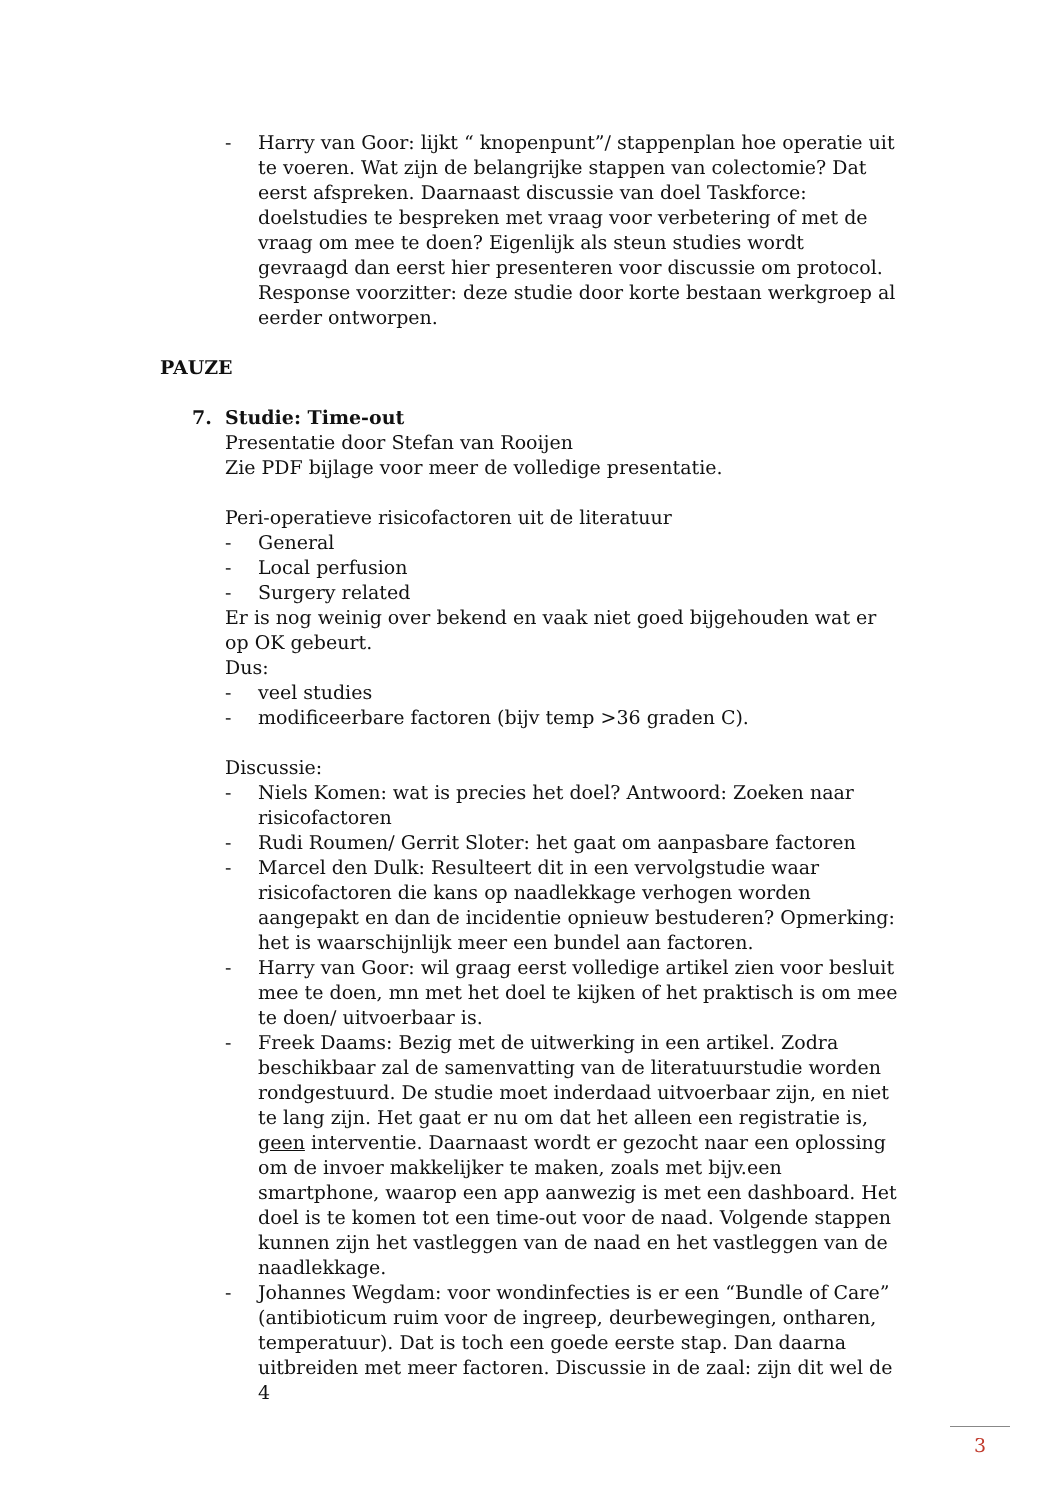- Harry van Goor: lijkt “ knopenpunt”/ stappenplan hoe operatie uit te voeren. Wat zijn de belangrijke stappen van colectomie? Dat eerst afspreken. Daarnaast discussie van doel Taskforce: doelstudies te bespreken met vraag voor verbetering of met de vraag om mee te doen? Eigenlijk als steun studies wordt gevraagd dan eerst hier presenteren voor discussie om protocol. Response voorzitter: deze studie door korte bestaan werkgroep al eerder ontworpen.
PAUZE
7. Studie: Time-out
Presentatie door Stefan van Rooijen
Zie PDF bijlage voor meer de volledige presentatie.
Peri-operatieve risicofactoren uit de literatuur
- General
- Local perfusion
- Surgery related
Er is nog weinig over bekend en vaak niet goed bijgehouden wat er op OK gebeurt.
Dus:
- veel studies
- modificeerbare factoren (bijv temp >36 graden C).
Discussie:
- Niels Komen: wat is precies het doel? Antwoord: Zoeken naar risicofactoren
- Rudi Roumen/ Gerrit Sloter: het gaat om aanpasbare factoren
- Marcel den Dulk: Resulteert dit in een vervolgstudie waar risicofactoren die kans op naadlekkage verhogen worden aangepakt en dan de incidentie opnieuw bestuderen? Opmerking: het is waarschijnlijk meer een bundel aan factoren.
- Harry van Goor: wil graag eerst volledige artikel zien voor besluit mee te doen, mn met het doel te kijken of het praktisch is om mee te doen/ uitvoerbaar is.
- Freek Daams: Bezig met de uitwerking in een artikel. Zodra beschikbaar zal de samenvatting van de literatuurstudie worden rondgestuurd. De studie moet inderdaad uitvoerbaar zijn, en niet te lang zijn. Het gaat er nu om dat het alleen een registratie is, geen interventie. Daarnaast wordt er gezocht naar een oplossing om de invoer makkelijker te maken, zoals met bijv.een smartphone, waarop een app aanwezig is met een dashboard. Het doel is te komen tot een time-out voor de naad. Volgende stappen kunnen zijn het vastleggen van de naad en het vastleggen van de naadlekkage.
- Johannes Wegdam: voor wondinfecties is er een “Bundle of Care” (antibioticum ruim voor de ingreep, deurbewegingen, ontharen, temperatuur). Dat is toch een goede eerste stap. Dan daarna uitbreiden met meer factoren. Discussie in de zaal: zijn dit wel de 4
3